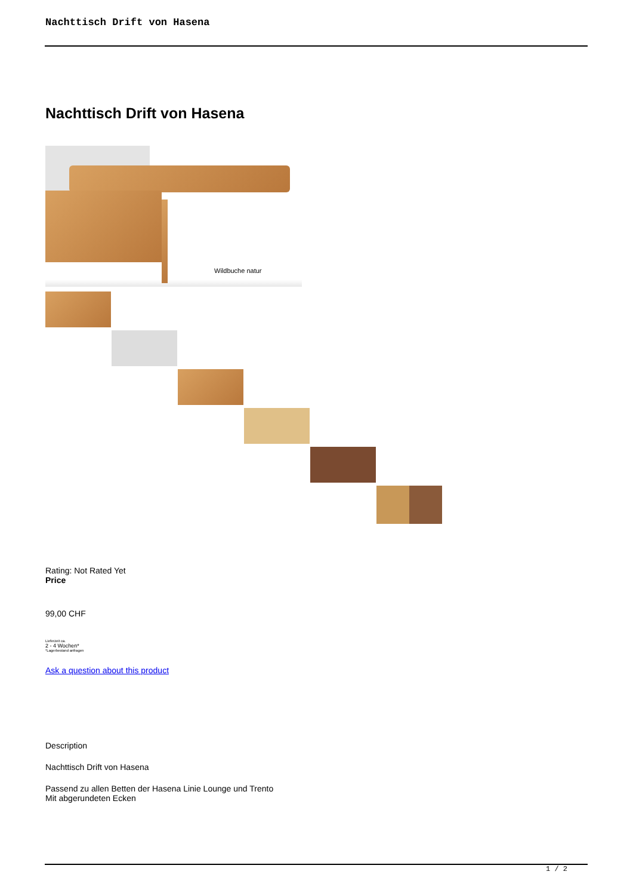Nachttisch Drift von Hasena
Nachttisch Drift von Hasena
Wildbuche natur
Rating: Not Rated Yet
Price
99,00 CHF
Lieferzeit ca.
2 - 4 Wochen*
*Lagerbestand anfragen
Ask a question about this product
Description
Nachttisch Drift von Hasena
Passend zu allen Betten der Hasena Linie Lounge und Trento
Mit abgerundeten Ecken
1 / 2